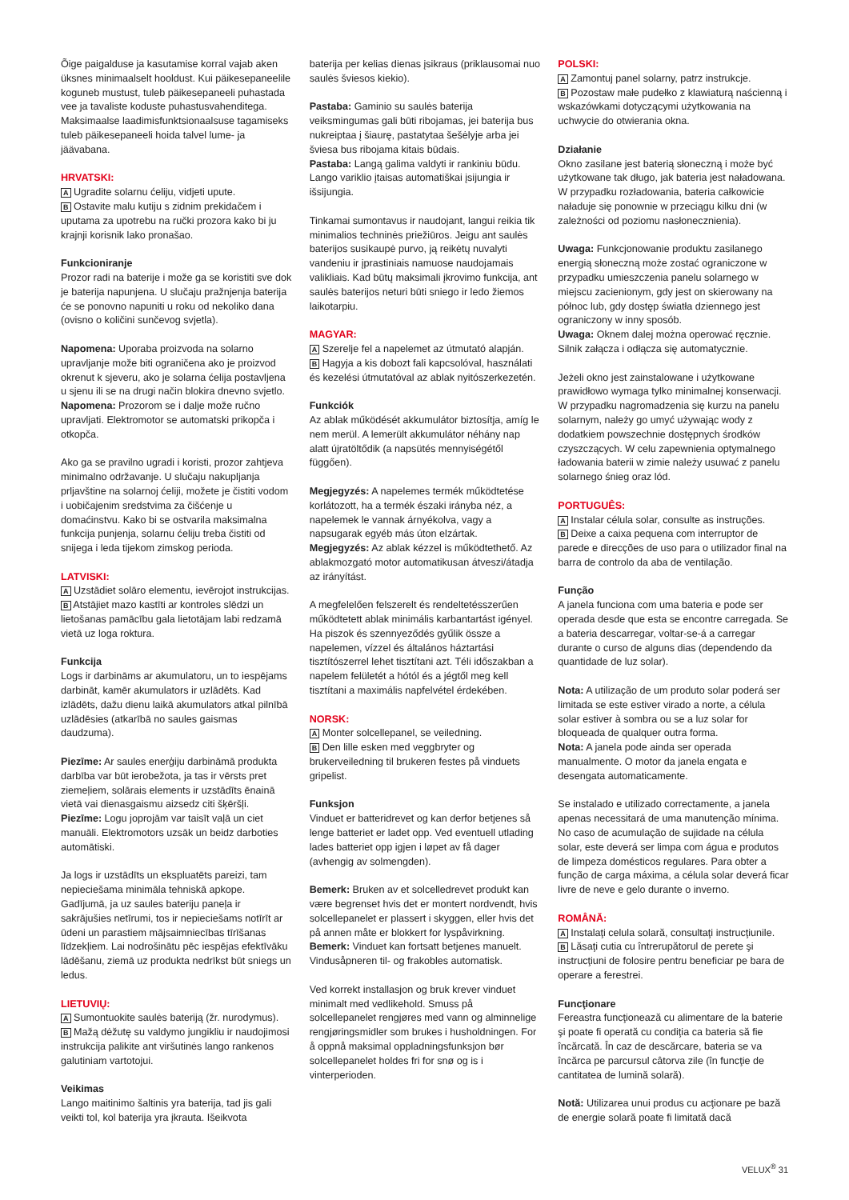Õige paigalduse ja kasutamise korral vajab aken üksnes minimaalselt hooldust. Kui päikesepaneelile koguneb mustust, tuleb päikesepaneeli puhastada vee ja tavaliste koduste puhastusvahenditega. Maksimaalse laadimisfunktsionaalsuse tagamiseks tuleb päikesepaneeli hoida talvel lume- ja jäävabana.
HRVATSKI:
A Ugradite solarnu ćeliju, vidjeti upute.
B Ostavite malu kutiju s zidnim prekidačem i uputama za upotrebu na ručki prozora kako bi ju krajnji korisnik lako pronašao.
Funkcioniranje
Prozor radi na baterije i može ga se koristiti sve dok je baterija napunjena. U slučaju pražnjenja baterija će se ponovno napuniti u roku od nekoliko dana (ovisno o količini sunčevog svjetla).
Napomena: Uporaba proizvoda na solarno upravljanje može biti ograničena ako je proizvod okrenut k sjeveru, ako je solarna ćelija postavljena u sjenu ili se na drugi način blokira dnevno svjetlo.
Napomena: Prozorom se i dalje može ručno upravljati. Elektromotor se automatski prikopča i otkopča.
Ako ga se pravilno ugradi i koristi, prozor zahtjeva minimalno održavanje. U slučaju nakupljanja prljavštine na solarnoj ćeliji, možete je čistiti vodom i uobičajenim sredstvima za čišćenje u domaćinstvu. Kako bi se ostvarila maksimalna funkcija punjenja, solarnu ćeliju treba čistiti od snijega i leda tijekom zimskog perioda.
LATVISKI:
A Uzstādiet solāro elementu, ievērojot instrukcijas.
B Atstājiet mazo kastīti ar kontroles slēdzi un lietošanas pamācību gala lietotājam labi redzamā vietā uz loga roktura.
Funkcija
Logs ir darbināms ar akumulatoru, un to iespējams darbināt, kamēr akumulators ir uzlādēts. Kad izlādēts, dažu dienu laikā akumulators atkal pilnībā uzlādēsies (atkarībā no saules gaismas daudzuma).
Piezīme: Ar saules enerģiju darbināmā produkta darbība var būt ierobežota, ja tas ir vērsts pret ziemeļiem, solārais elements ir uzstādīts ēnainā vietā vai dienasgaismu aizsedz citi šķēršļi.
Piezīme: Logu joprojām var taisīt vaļā un ciet manuāli. Elektromotors uzsāk un beidz darboties automātiski.
Ja logs ir uzstādīts un ekspluatēts pareizi, tam nepieciešama minimāla tehniskā apkope. Gadījumā, ja uz saules bateriju paneļa ir sakrājušies netīrumi, tos ir nepieciešams notīrīt ar ūdeni un parastiem mājsaimniecības tīrīšanas līdzekļiem. Lai nodrošinātu pēc iespējas efektīvāku lādēšanu, ziemā uz produkta nedrīkst būt sniegs un ledus.
LIETUVIŲ:
A Sumontuokite saulės bateriją (žr. nurodymus).
B Mažą dėžutę su valdymo jungikliu ir naudojimosi instrukcija palikite ant viršutinės lango rankenos galutiniam vartotojui.
Veikimas
Lango maitinimo šaltinis yra baterija, tad jis gali veikti tol, kol baterija yra įkrauta. Išeikvota
baterija per kelias dienas įsikraus (priklausomai nuo saulės šviesos kiekio).
Pastaba: Gaminio su saulės baterija veiksmingumas gali būti ribojamas, jei baterija bus nukreiptaa į šiaurę, pastatytaa šešėlyje arba jei šviesa bus ribojama kitais būdais.
Pastaba: Langą galima valdyti ir rankiniu būdu. Lango variklio įtaisas automatiškai įsijungia ir išsijungia.
Tinkamai sumontavus ir naudojant, langui reikia tik minimalios techninės priežiūros. Jeigu ant saulės baterijos susikaupė purvo, ją reikėtų nuvalyti vandeniu ir įprastiniais namuose naudojamais valikliais. Kad būtų maksimali įkrovimo funkcija, ant saulės baterijos neturi būti sniego ir ledo žiemos laikotarpiu.
MAGYAR:
A Szerelje fel a napelemet az útmutató alapján.
B Hagyja a kis dobozt fali kapcsolóval, használati és kezelési útmutatóval az ablak nyitószerkezetén.
Funkciók
Az ablak működését akkumulátor biztosítja, amíg le nem merül. A lemerült akkumulátor néhány nap alatt újratöltődik (a napsütés mennyiségétől függően).
Megjegyzés: A napelemes termék működtetése korlátozott, ha a termék északi irányba néz, a napelemek le vannak árnyékolva, vagy a napsugarak egyéb más úton elzártak.
Megjegyzés: Az ablak kézzel is működtethető. Az ablakmozgató motor automatikusan átveszi/átadja az irányítást.
A megfelelően felszerelt és rendeltetésszerűen működtetett ablak minimális karbantartást igényel. Ha piszok és szennyeződés gyűlik össze a napelemen, vízzel és általános háztartási tisztítószerrel lehet tisztítani azt. Téli időszakban a napelem felületét a hótól és a jégtől meg kell tisztítani a maximális napfelvétel érdekében.
NORSK:
A Monter solcellepanel, se veiledning.
B Den lille esken med veggbryter og brukerveiledning til brukeren festes på vinduets gripelist.
Funksjon
Vinduet er batteridrevet og kan derfor betjenes så lenge batteriet er ladet opp. Ved eventuell utlading lades batteriet opp igjen i løpet av få dager (avhengig av solmengden).
Bemerk: Bruken av et solcelledrevet produkt kan være begrenset hvis det er montert nordvendt, hvis solcellepanelet er plassert i skyggen, eller hvis det på annen måte er blokkert for lyspåvirkning.
Bemerk: Vinduet kan fortsatt betjenes manuelt. Vindusåpneren til- og frakobles automatisk.
Ved korrekt installasjon og bruk krever vinduet minimalt med vedlikehold. Smuss på solcellepanelet rengjøres med vann og alminnelige rengjøringsmidler som brukes i husholdningen. For å oppnå maksimal oppladningsfunksjon bør solcellepanelet holdes fri for snø og is i vinterperioden.
POLSKI:
A Zamontuj panel solarny, patrz instrukcje.
B Pozostaw małe pudełko z klawiaturą naścienną i wskazówkami dotyczącymi użytkowania na uchwycie do otwierania okna.
Działanie
Okno zasilane jest baterią słoneczną i może być użytkowane tak długo, jak bateria jest naładowana. W przypadku rozładowania, bateria całkowicie naładuje się ponownie w przeciągu kilku dni (w zależności od poziomu nasłonecznienia).
Uwaga: Funkcjonowanie produktu zasilanego energią słoneczną może zostać ograniczone w przypadku umieszczenia panelu solarnego w miejscu zacienionym, gdy jest on skierowany na północ lub, gdy dostęp światła dziennego jest ograniczony w inny sposób.
Uwaga: Oknem dalej można operować ręcznie. Silnik załącza i odłącza się automatycznie.
Jeżeli okno jest zainstalowane i użytkowane prawidłowo wymaga tylko minimalnej konserwacji. W przypadku nagromadzenia się kurzu na panelu solarnym, należy go umyć używając wody z dodatkiem powszechnie dostępnych środków czyszczących. W celu zapewnienia optymalnego ładowania baterii w zimie należy usuwać z panelu solarnego śnieg oraz lód.
PORTUGUÊS:
A Instalar célula solar, consulte as instruções.
B Deixe a caixa pequena com interruptor de parede e direcções de uso para o utilizador final na barra de controlo da aba de ventilação.
Função
A janela funciona com uma bateria e pode ser operada desde que esta se encontre carregada. Se a bateria descarregar, voltar-se-á a carregar durante o curso de alguns dias (dependendo da quantidade de luz solar).
Nota: A utilização de um produto solar poderá ser limitada se este estiver virado a norte, a célula solar estiver à sombra ou se a luz solar for bloqueada de qualquer outra forma.
Nota: A janela pode ainda ser operada manualmente. O motor da janela engata e desengata automaticamente.
Se instalado e utilizado correctamente, a janela apenas necessitará de uma manutenção mínima. No caso de acumulação de sujidade na célula solar, este deverá ser limpa com água e produtos de limpeza domésticos regulares. Para obter a função de carga máxima, a célula solar deverá ficar livre de neve e gelo durante o inverno.
ROMÂNĂ:
A Instalaţi celula solară, consultaţi instrucţiunile.
B Lăsaţi cutia cu întrerupătorul de perete şi instrucţiuni de folosire pentru beneficiar pe bara de operare a ferestrei.
Funcţionare
Fereastra funcţionează cu alimentare de la baterie şi poate fi operată cu condiţia ca bateria să fie încărcată. În caz de descărcare, bateria se va încărca pe parcursul câtorva zile (în funcţie de cantitatea de lumină solară).
Notă: Utilizarea unui produs cu acţionare pe bază de energie solară poate fi limitată dacă
VELUX<sup>®</sup> 31